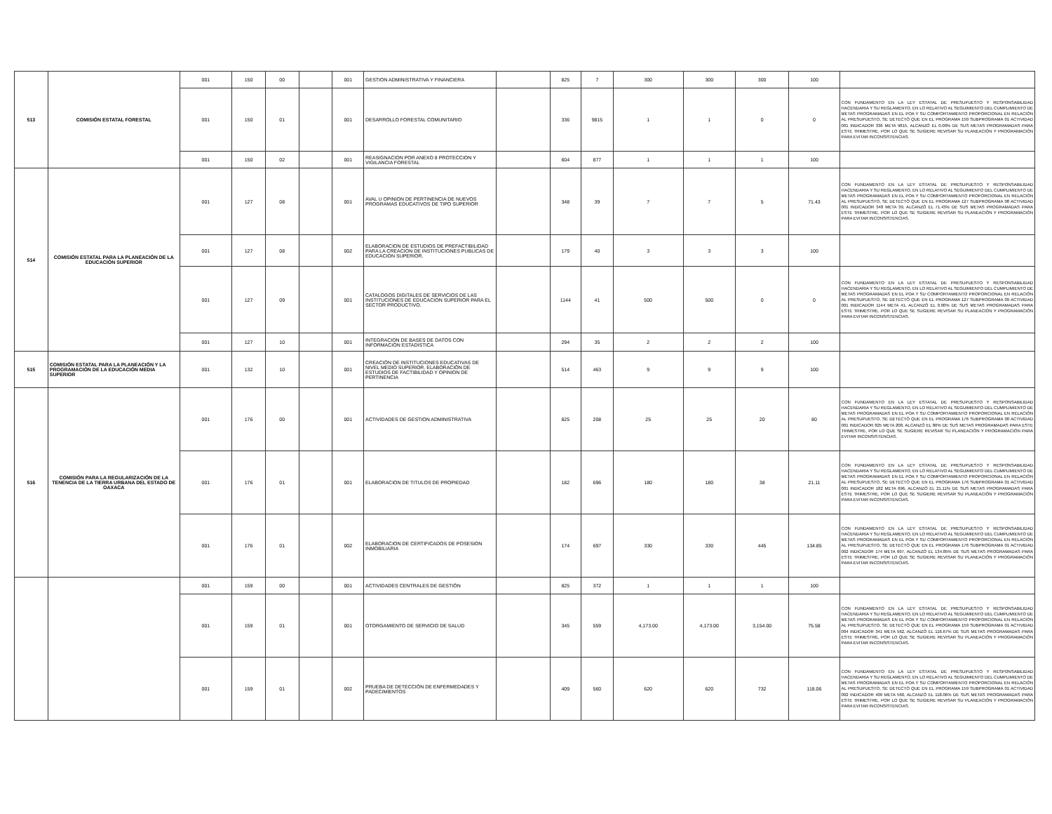| 513 | COMISIÓN ESTATAL FORESTAL | 001 | 150 | 00 | | 001 | GESTION ADMINISTRATIVA Y FINANCIERA | | 825 | 7 | 300 | 300 | 300 | 100 | |
| | | 001 | 150 | 01 | | 001 | DESARROLLO FORESTAL COMUNITARIO | | 336 | 9815 | 1 | 1 | 0 | 0 | CON FUNDAMENTO EN LA LEY ESTATAL DE PRESUPUESTO Y RESPONSABILIDAD HACENDARIA Y SU REGLAMENTO, EN LO RELATIVO AL SEGUIMIENTO DEL CUMPLIMIENTO DE METAS PROGRAMADAS EN EL POA Y SU COMPORTAMIENTO PROPORCIONAL EN RELACIÓN AL PRESUPUESTO, SE DETECTÓ QUE EN EL PROGRAMA 150 SUBPROGRAMA 01 ACTIVIDAD 001 INDICADOR 336 META 9815, ALCANZÓ EL 0.00% DE SUS METAS PROGRAMADAS PARA ESTE TRIMESTRE, POR LO QUE SE SUGIERE REVISAR SU PLANEACIÓN Y PROGRAMACIÓN PARA EVITAR INCONSISTENCIAS. |
| | | 001 | 150 | 02 | | 001 | REASIGNACION POR ANEXO 8 PROTECCION Y VIGILANCIA FORESTAL | | 604 | 877 | 1 | 1 | 1 | 100 | |
| 514 | COMISIÓN ESTATAL PARA LA PLANEACIÓN DE LA EDUCACIÓN SUPERIOR | 001 | 127 | 08 | | 001 | AVAL U OPINION DE PERTINENCIA DE NUEVOS PROGRAMAS EDUCATIVOS DE TIPO SUPERIOR | | 348 | 39 | 7 | 7 | 5 | 71.43 | CON FUNDAMENTO EN LA LEY ESTATAL DE PRESUPUESTO Y RESPONSABILIDAD HACENDARIA Y SU REGLAMENTO, EN LO RELATIVO AL SEGUIMIENTO DEL CUMPLIMIENTO DE METAS PROGRAMADAS EN EL POA Y SU COMPORTAMIENTO PROPORCIONAL EN RELACIÓN AL PRESUPUESTO, SE DETECTÓ QUE EN EL PROGRAMA 127 SUBPROGRAMA 08 ACTIVIDAD 001 INDICADOR 348 META 39, ALCANZÓ EL 71.43% DE SUS METAS PROGRAMADAS PARA ESTE TRIMESTRE, POR LO QUE SE SUGIERE REVISAR SU PLANEACIÓN Y PROGRAMACIÓN PARA EVITAR INCONSISTENCIAS. |
| | | 001 | 127 | 08 | | 002 | ELABORACION DE ESTUDIOS DE PREFACTIBILIDAD PARA LA CREACION DE INSTITUCIONES PUBLICAS DE EDUCACION SUPERIOR. | | 179 | 40 | 3 | 3 | 3 | 100 | |
| | | 001 | 127 | 09 | | 001 | CATALOGOS DIGITALES DE SERVICIOS DE LAS INSTITUCIONES DE EDUCACION SUPERIOR PARA EL SECTOR PRODUCTIVO. | | 1144 | 41 | 500 | 500 | 0 | 0 | CON FUNDAMENTO EN LA LEY ESTATAL DE PRESUPUESTO Y RESPONSABILIDAD HACENDARIA Y SU REGLAMENTO, EN LO RELATIVO AL SEGUIMIENTO DEL CUMPLIMIENTO DE METAS PROGRAMADAS EN EL POA Y SU COMPORTAMIENTO PROPORCIONAL EN RELACIÓN AL PRESUPUESTO, SE DETECTÓ QUE EN EL PROGRAMA 127 SUBPROGRAMA 09 ACTIVIDAD 001 INDICADOR 1144 META 41, ALCANZÓ EL 0.00% DE SUS METAS PROGRAMADAS PARA ESTE TRIMESTRE, POR LO QUE SE SUGIERE REVISAR SU PLANEACIÓN Y PROGRAMACIÓN PARA EVITAR INCONSISTENCIAS. |
| | | 001 | 127 | 10 | | 001 | INTEGRACION DE BASES DE DATOS CON INFORMACIÓN ESTADISTICA | | 294 | 35 | 2 | 2 | 2 | 100 | |
| 515 | COMISIÓN ESTATAL PARA LA PLANEACIÓN Y LA PROGRAMACIÓN DE LA EDUCACIÓN MEDIA SUPERIOR | 001 | 132 | 10 | | 001 | CREACIÓN DE INSTITUCIONES EDUCATIVAS DE NIVEL MEDIO SUPERIOR. ELABORACIÓN DE ESTUDIOS DE FACTIBILIDAD Y OPINION DE PERTINENCIA | | 514 | 463 | 9 | 9 | 9 | 100 | |
| 516 | COMISIÓN PARA LA REGULARIZACIÓN DE LA TENENCIA DE LA TIERRA URBANA DEL ESTADO DE OAXACA | 001 | 176 | 00 | | 001 | ACTIVIDADES DE GESTION ADMINISTRATIVA | | 825 | 208 | 25 | 25 | 20 | 80 | CON FUNDAMENTO EN LA LEY ESTATAL DE PRESUPUESTO Y RESPONSABILIDAD HACENDARIA Y SU REGLAMENTO, EN LO RELATIVO AL SEGUIMIENTO DEL CUMPLIMIENTO DE METAS PROGRAMADAS EN EL POA Y SU COMPORTAMIENTO PROPORCIONAL EN RELACIÓN AL PRESUPUESTO, SE DETECTÓ QUE EN EL PROGRAMA 176 SUBPROGRAMA 00 ACTIVIDAD 001 INDICADOR 825 META 208, ALCANZÓ EL 80% DE SUS METAS PROGRAMADAS PARA ESTE TRIMESTRE, POR LO QUE SE SUGIERE REVISAR SU PLANEACIÓN Y PROGRAMACIÓN PARA EVITAR INCONSISTENCIAS. |
| | | 001 | 176 | 01 | | 001 | ELABORACION DE TITULOS DE PROPIEDAD | | 182 | 696 | 180 | 180 | 38 | 21.11 | CON FUNDAMENTO EN LA LEY ESTATAL DE PRESUPUESTO Y RESPONSABILIDAD HACENDARIA Y SU REGLAMENTO, EN LO RELATIVO AL SEGUIMIENTO DEL CUMPLIMIENTO DE METAS PROGRAMADAS EN EL POA Y SU COMPORTAMIENTO PROPORCIONAL EN RELACIÓN AL PRESUPUESTO, SE DETECTÓ QUE EN EL PROGRAMA 176 SUBPROGRAMA 01 ACTIVIDAD 001 INDICADOR 182 META 696, ALCANZÓ EL 21.11% DE SUS METAS PROGRAMADAS PARA ESTE TRIMESTRE, POR LO QUE SE SUGIERE REVISAR SU PLANEACIÓN Y PROGRAMACIÓN PARA EVITAR INCONSISTENCIAS. |
| | | 001 | 176 | 01 | | 002 | ELABORACION DE CERTIFICADOS DE POSESION INMOBILIARIA | | 174 | 697 | 330 | 330 | 445 | 134.85 | CON FUNDAMENTO EN LA LEY ESTATAL DE PRESUPUESTO Y RESPONSABILIDAD HACENDARIA Y SU REGLAMENTO, EN LO RELATIVO AL SEGUIMIENTO DEL CUMPLIMIENTO DE METAS PROGRAMADAS EN EL POA Y SU COMPORTAMIENTO PROPORCIONAL EN RELACIÓN AL PRESUPUESTO, SE DETECTÓ QUE EN EL PROGRAMA 176 SUBPROGRAMA 01 ACTIVIDAD 002 INDICADOR 174 META 697, ALCANZÓ EL 134.85% DE SUS METAS PROGRAMADAS PARA ESTE TRIMESTRE, POR LO QUE SE SUGIERE REVISAR SU PLANEACIÓN Y PROGRAMACIÓN PARA EVITAR INCONSISTENCIAS. |
| | | 001 | 159 | 00 | | 001 | ACTIVIDADES CENTRALES DE GESTIÓN | | 825 | 372 | 1 | 1 | 1 | 100 | |
| | | 001 | 159 | 01 | | 001 | OTORGAMIENTO DE SERVICIO DE SALUD | | 345 | 559 | 4,173.00 | 4,173.00 | 3,154.00 | 75.58 | CON FUNDAMENTO EN LA LEY ESTATAL DE PRESUPUESTO Y RESPONSABILIDAD HACENDARIA Y SU REGLAMENTO, EN LO RELATIVO AL SEGUIMIENTO DEL CUMPLIMIENTO DE METAS PROGRAMADAS EN EL POA Y SU COMPORTAMIENTO PROPORCIONAL EN RELACIÓN AL PRESUPUESTO, SE DETECTÓ QUE EN EL PROGRAMA 159 SUBPROGRAMA 01 ACTIVIDAD 004 INDICADOR 341 META 562, ALCANZÓ EL 116.67% DE SUS METAS PROGRAMADAS PARA ESTE TRIMESTRE, POR LO QUE SE SUGIERE REVISAR SU PLANEACIÓN Y PROGRAMACIÓN PARA EVITAR INCONSISTENCIAS. |
| | | 001 | 159 | 01 | | 002 | PRUEBA DE DETECCIÓN DE ENFERMEDADES Y PADECIMIENTOS | | 409 | 560 | 620 | 620 | 732 | 118.06 | CON FUNDAMENTO EN LA LEY ESTATAL DE PRESUPUESTO Y RESPONSABILIDAD HACENDARIA Y SU REGLAMENTO, EN LO RELATIVO AL SEGUIMIENTO DEL CUMPLIMIENTO DE METAS PROGRAMADAS EN EL POA Y SU COMPORTAMIENTO PROPORCIONAL EN RELACIÓN AL PRESUPUESTO, SE DETECTÓ QUE EN EL PROGRAMA 159 SUBPROGRAMA 01 ACTIVIDAD 002 INDICADOR 409 META 560, ALCANZÓ EL 118.06% DE SUS METAS PROGRAMADAS PARA ESTE TRIMESTRE, POR LO QUE SE SUGIERE REVISAR SU PLANEACIÓN Y PROGRAMACIÓN PARA EVITAR INCONSISTENCIAS. |